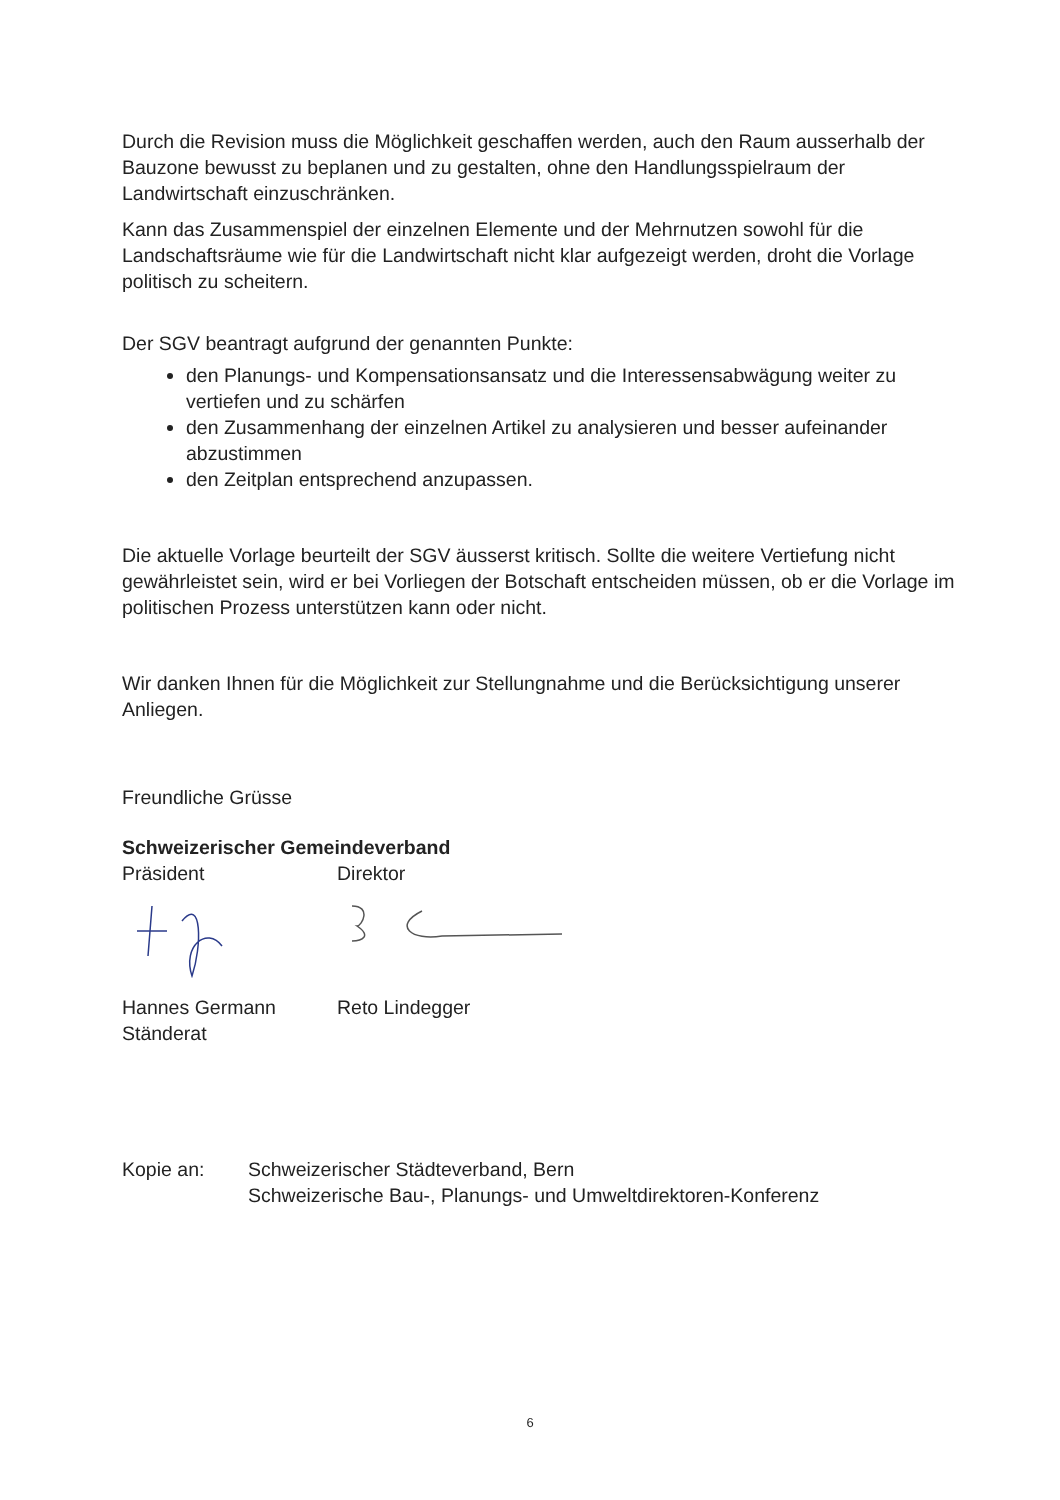Durch die Revision muss die Möglichkeit geschaffen werden, auch den Raum ausserhalb der Bauzone bewusst zu beplanen und zu gestalten, ohne den Handlungsspielraum der Landwirtschaft einzuschränken.
Kann das Zusammenspiel der einzelnen Elemente und der Mehrnutzen sowohl für die Landschaftsräume wie für die Landwirtschaft nicht klar aufgezeigt werden, droht die Vorlage politisch zu scheitern.
Der SGV beantragt aufgrund der genannten Punkte:
den Planungs- und Kompensationsansatz und die Interessensabwägung weiter zu vertiefen und zu schärfen
den Zusammenhang der einzelnen Artikel zu analysieren und besser aufeinander abzustimmen
den Zeitplan entsprechend anzupassen.
Die aktuelle Vorlage beurteilt der SGV äusserst kritisch. Sollte die weitere Vertiefung nicht gewährleistet sein, wird er bei Vorliegen der Botschaft entscheiden müssen, ob er die Vorlage im politischen Prozess unterstützen kann oder nicht.
Wir danken Ihnen für die Möglichkeit zur Stellungnahme und die Berücksichtigung unserer Anliegen.
Freundliche Grüsse
Schweizerischer Gemeindeverband
Präsident Direktor
Hannes Germann
Ständerat
Reto Lindegger
Kopie an: Schweizerischer Städteverband, Bern
Schweizerische Bau-, Planungs- und Umweltdirektoren-Konferenz
6